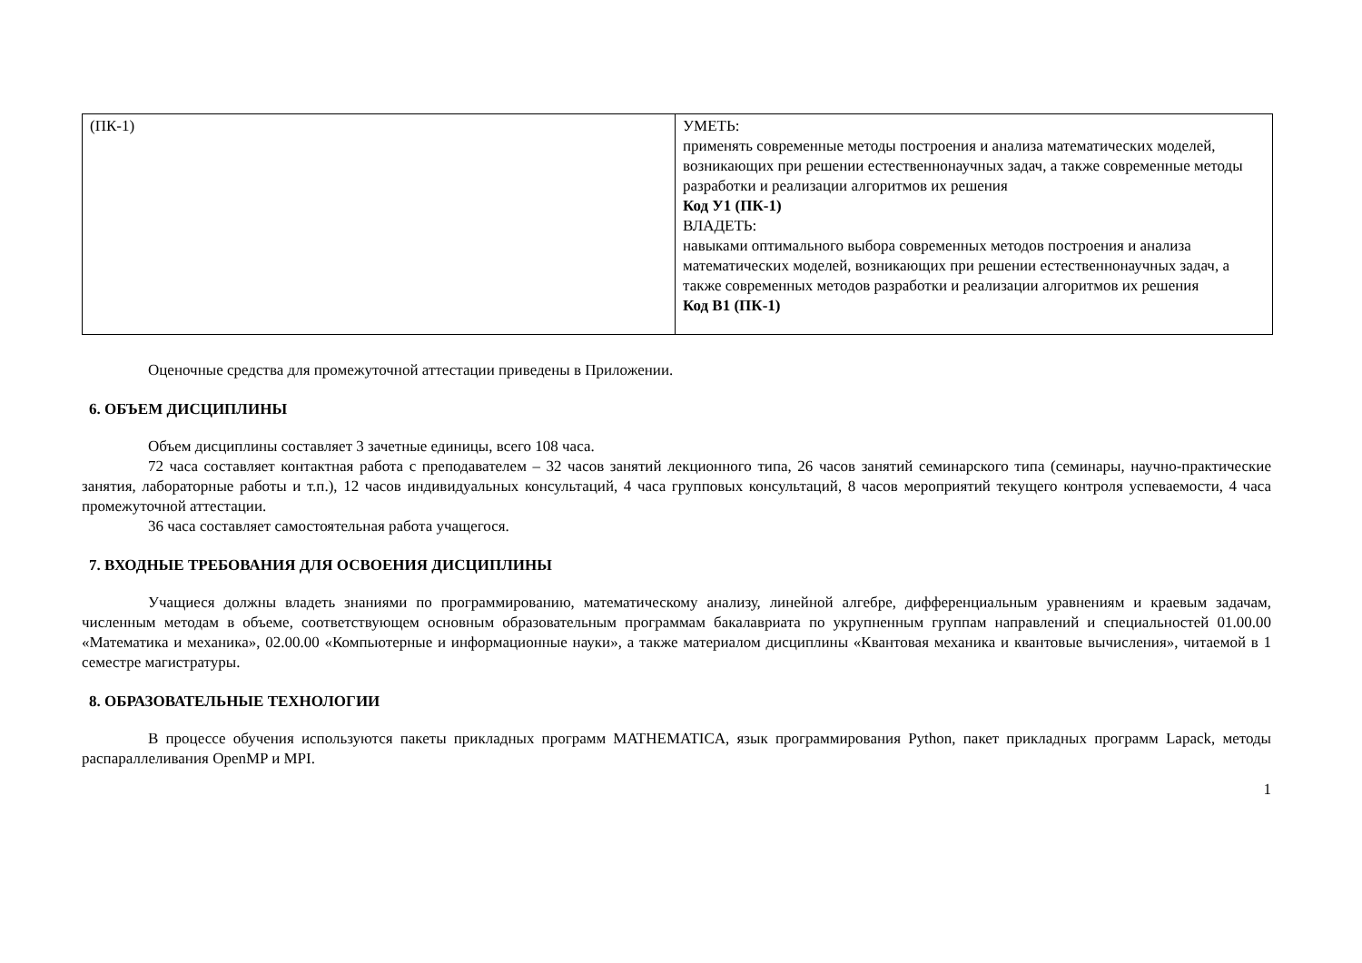| (ПК-1) | УМЕТЬ: применять современные методы построения и анализа математических моделей, возникающих при решении естественнонаучных задач, а также современные методы разработки и реализации алгоритмов их решения Код У1 (ПК-1) ВЛАДЕТЬ: навыками оптимального выбора современных методов построения и анализа математических моделей, возникающих при решении естественнонаучных задач, а также современных методов разработки и реализации алгоритмов их решения Код В1 (ПК-1) |
Оценочные средства для промежуточной аттестации приведены в Приложении.
6. ОБЪЕМ ДИСЦИПЛИНЫ
Объем дисциплины составляет 3 зачетные единицы, всего 108 часа.
72 часа составляет контактная работа с преподавателем – 32 часов занятий лекционного типа, 26 часов занятий семинарского типа (семинары, научно-практические занятия, лабораторные работы и т.п.), 12 часов индивидуальных консультаций, 4 часа групповых консультаций, 8 часов мероприятий текущего контроля успеваемости, 4 часа промежуточной аттестации.
36 часа составляет самостоятельная работа учащегося.
7. ВХОДНЫЕ ТРЕБОВАНИЯ ДЛЯ ОСВОЕНИЯ ДИСЦИПЛИНЫ
Учащиеся должны владеть знаниями по программированию, математическому анализу, линейной алгебре, дифференциальным уравнениям и краевым задачам, численным методам в объеме, соответствующем основным образовательным программам бакалавриата по укрупненным группам направлений и специальностей 01.00.00 «Математика и механика», 02.00.00 «Компьютерные и информационные науки», а также материалом дисциплины «Квантовая механика и квантовые вычисления», читаемой в 1 семестре магистратуры.
8. ОБРАЗОВАТЕЛЬНЫЕ ТЕХНОЛОГИИ
В процессе обучения используются пакеты прикладных программ MATHEMATICA, язык программирования Python, пакет прикладных программ Lapack, методы распараллеливания OpenMP и MPI.
1